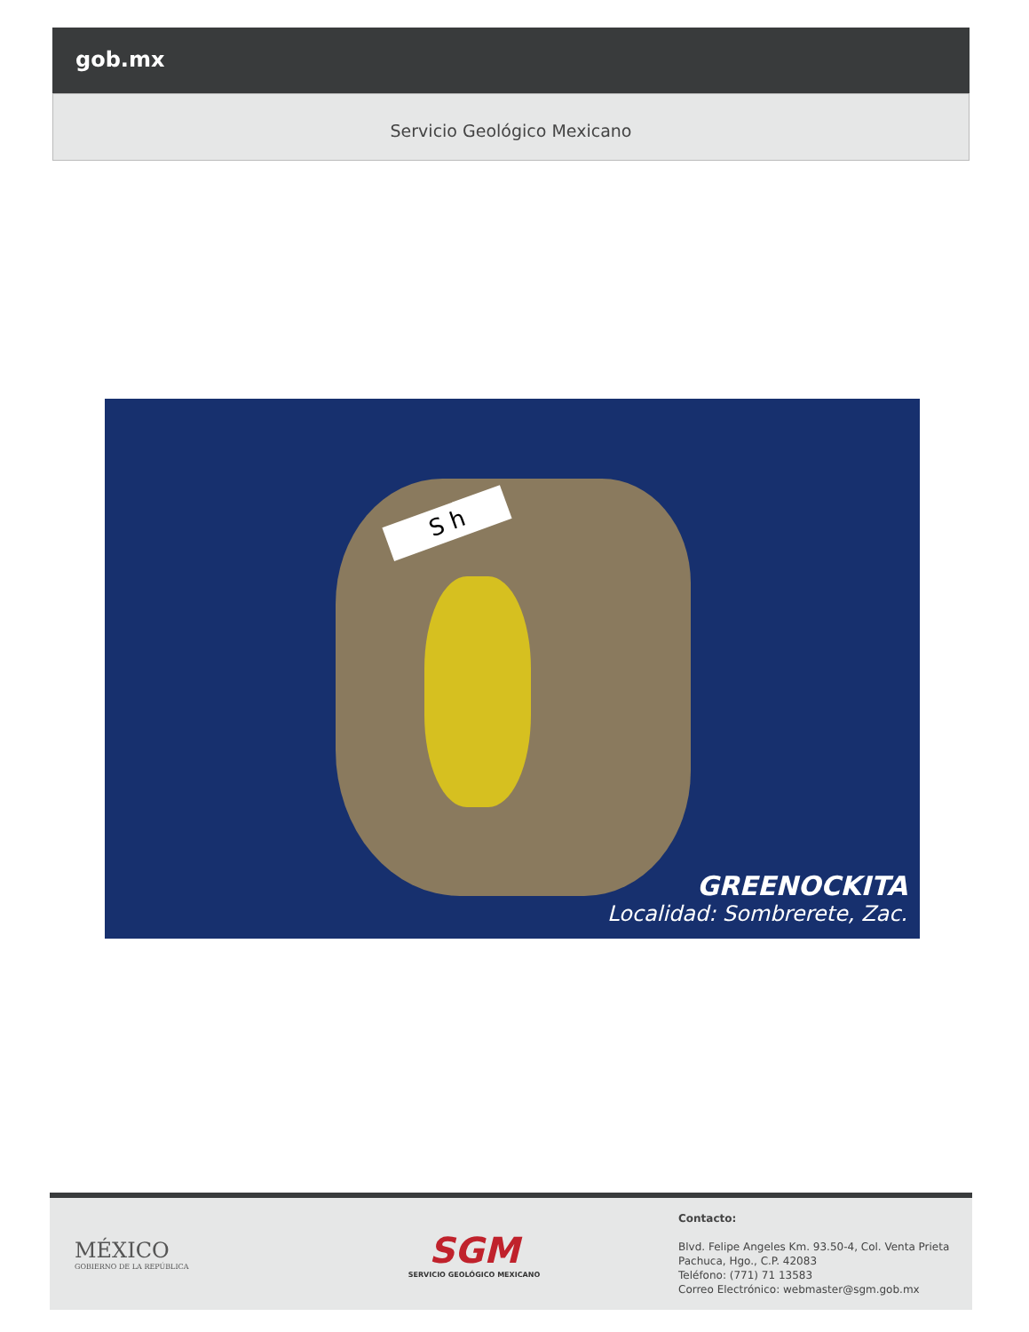gob.mx
Servicio Geológico Mexicano
S h
GREENOCKITA
Localidad: Sombrerete, Zac.
MÉXICO
GOBIERNO DE LA REPÚBLICA
SGM
SERVICIO GEOLÓGICO MEXICANO
Contacto:
Blvd. Felipe Angeles Km. 93.50-4, Col. Venta Prieta
Pachuca, Hgo., C.P. 42083
Teléfono: (771) 71 13583
Correo Electrónico: webmaster@sgm.gob.mx